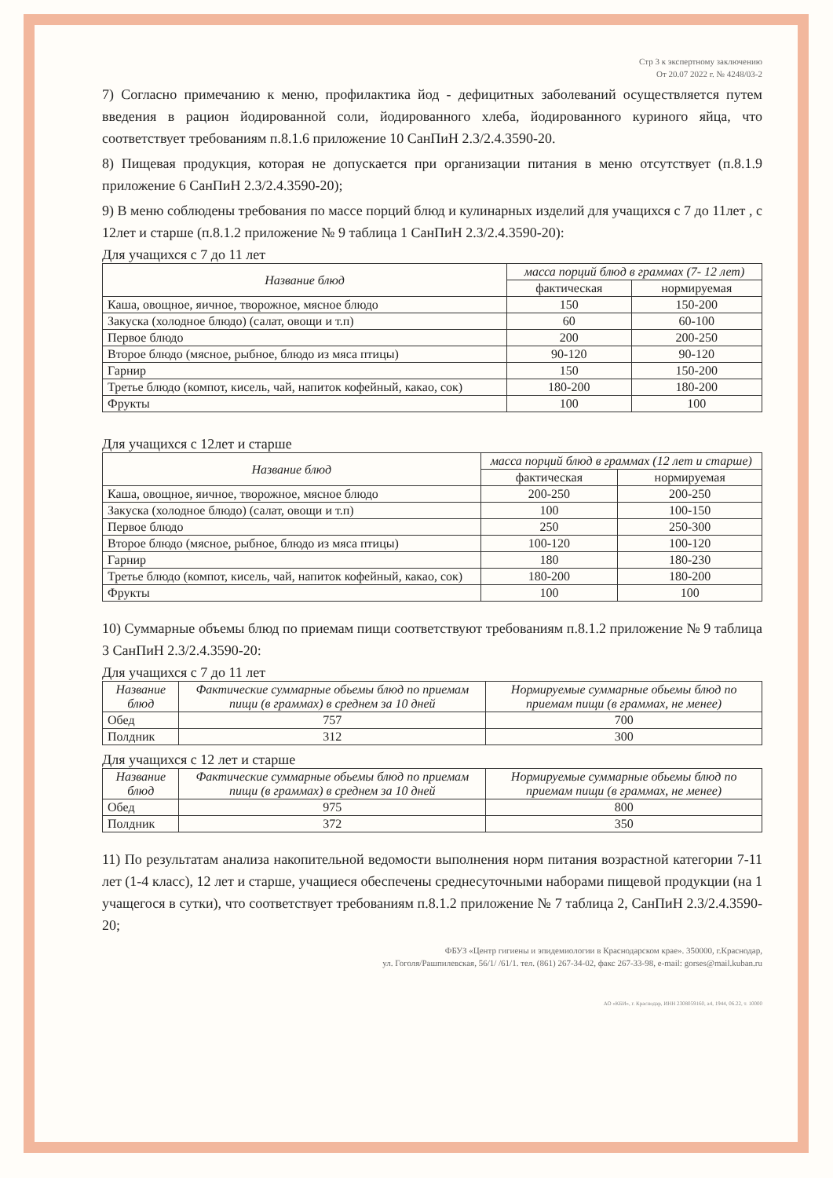Стр 3 к экспертному заключению
От 20.07 2022 г. № 4248/03-2
7) Согласно примечанию к меню, профилактика йод - дефицитных заболеваний осуществляется путем введения в рацион йодированной соли, йодированного хлеба, йодированного куриного яйца, что соответствует требованиям п.8.1.6 приложение 10 СанПиН 2.3/2.4.3590-20.
8) Пищевая продукция, которая не допускается при организации питания в меню отсутствует (п.8.1.9 приложение 6 СанПиН 2.3/2.4.3590-20);
9) В меню соблюдены требования по массе порций блюд и кулинарных изделий для учащихся с 7 до 11лет , с 12лет и старше (п.8.1.2 приложение № 9 таблица 1 СанПиН 2.3/2.4.3590-20):
Для учащихся с 7 до 11 лет
| Название блюд | масса порций блюд в граммах (7- 12 лет) | |
| --- | --- | --- |
| | фактическая | нормируемая |
| Каша, овощное, яичное, творожное, мясное блюдо | 150 | 150-200 |
| Закуска (холодное блюдо) (салат, овощи и т.п) | 60 | 60-100 |
| Первое блюдо | 200 | 200-250 |
| Второе блюдо (мясное, рыбное, блюдо из мяса птицы) | 90-120 | 90-120 |
| Гарнир | 150 | 150-200 |
| Третье блюдо (компот, кисель, чай, напиток кофейный, какао, сок) | 180-200 | 180-200 |
| Фрукты | 100 | 100 |
Для учащихся с 12лет и старше
| Название блюд | масса порций блюд в граммах (12 лет и старше) | |
| --- | --- | --- |
| | фактическая | нормируемая |
| Каша, овощное, яичное, творожное, мясное блюдо | 200-250 | 200-250 |
| Закуска (холодное блюдо) (салат, овощи и т.п) | 100 | 100-150 |
| Первое блюдо | 250 | 250-300 |
| Второе блюдо (мясное, рыбное, блюдо из мяса птицы) | 100-120 | 100-120 |
| Гарнир | 180 | 180-230 |
| Третье блюдо (компот, кисель, чай, напиток кофейный, какао, сок) | 180-200 | 180-200 |
| Фрукты | 100 | 100 |
10) Суммарные объемы блюд по приемам пищи соответствуют требованиям п.8.1.2 приложение № 9 таблица 3 СанПиН 2.3/2.4.3590-20:
Для учащихся с 7 до 11 лет
| Название блюд | Фактические суммарные обьемы блюд по приемам пищи (в граммах) в среднем за 10 дней | Нормируемые суммарные обьемы блюд по приемам пищи (в граммах, не менее) |
| --- | --- | --- |
| Обед | 757 | 700 |
| Полдник | 312 | 300 |
Для учащихся с 12 лет и старше
| Название блюд | Фактические суммарные обьемы блюд по приемам пищи (в граммах) в среднем за 10 дней | Нормируемые суммарные обьемы блюд по приемам пищи (в граммах, не менее) |
| --- | --- | --- |
| Обед | 975 | 800 |
| Полдник | 372 | 350 |
11) По результатам анализа накопительной ведомости выполнения норм питания возрастной категории 7-11 лет (1-4 класс), 12 лет и старше, учащиеся обеспечены среднесуточными наборами пищевой продукции (на 1 учащегося в сутки), что соответствует требованиям п.8.1.2 приложение № 7 таблица 2, СанПиН 2.3/2.4.3590-20;
ФБУЗ «Центр гигиены и эпидемиологии в Краснодарском крае». 350000, г.Краснодар,
ул. Гоголя/Рашпилевская, 56/1/ /61/1. тел. (861) 267-34-02, факс 267-33-98, e-mail: gorses@mail.kuban.ru
АО «КБИ», г. Краснодар, ИНН 2308059160, а4, 1944, 06.22, т. 10000